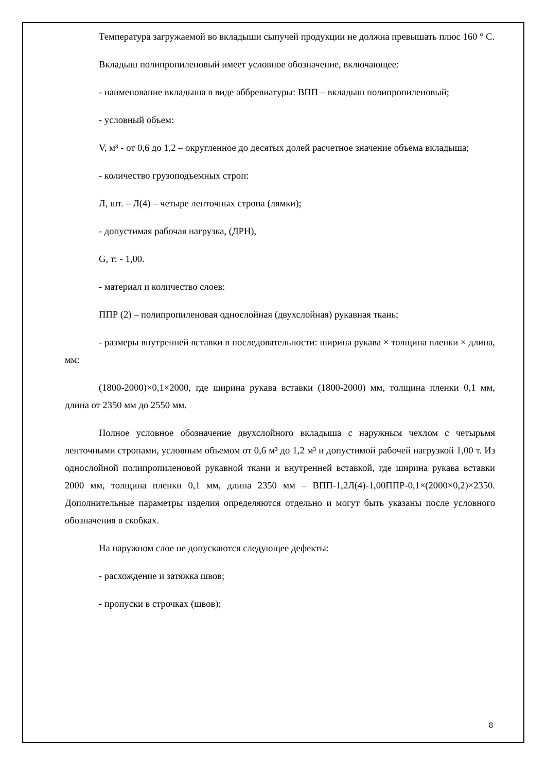Температура загружаемой во вкладыши сыпучей продукции не должна превышать плюс 160 ° С.
Вкладыш полипропиленовый имеет условное обозначение, включающее:
- наименование вкладыша в виде аббревиатуры: ВПП – вкладыш полипропиленовый;
- условный объем:
V, м³ - от 0,6 до 1,2 – округленное до десятых долей расчетное значение объема вкладыша;
- количество грузоподъемных строп:
Л, шт. – Л(4) – четыре ленточных стропа (лямки);
- допустимая рабочая нагрузка, (ДРН),
G, т: - 1,00.
- материал и количество слоев:
ППР (2) – полипропиленовая однослойная (двухслойная) рукавная ткань;
- размеры внутренней вставки в последовательности: ширина рукава × толщина пленки × длина, мм:
(1800-2000)×0,1×2000, где ширина рукава вставки (1800-2000) мм, толщина пленки 0,1 мм, длина от 2350 мм до 2550 мм.
Полное условное обозначение двухслойного вкладыша с наружным чехлом с четырьмя ленточными стропами, условным объемом от 0,6 м³ до 1,2 м³ и допустимой рабочей нагрузкой 1,00 т. Из однослойной полипропиленовой рукавной ткани и внутренней вставкой, где ширина рукава вставки 2000 мм, толщина пленки 0,1 мм, длина 2350 мм – ВПП-1,2Л(4)-1,00ППР-0,1×(2000×0,2)×2350. Дополнительные параметры изделия определяются отдельно и могут быть указаны после условного обозначения в скобках.
На наружном слое не допускаются следующее дефекты:
- расхождение и затяжка швов;
- пропуски в строчках (швов);
8